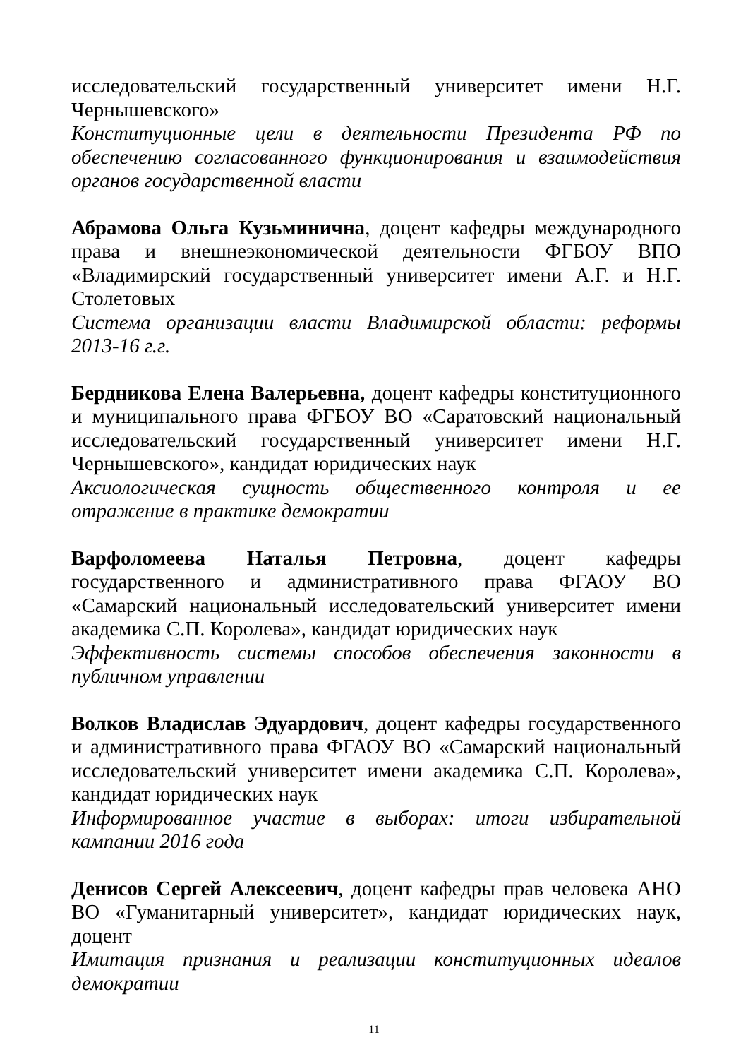исследовательский государственный университет имени Н.Г. Чернышевского»
Конституционные цели в деятельности Президента РФ по обеспечению согласованного функционирования и взаимодействия органов государственной власти
Абрамова Ольга Кузьминична, доцент кафедры международного права и внешнеэкономической деятельности ФГБОУ ВПО «Владимирский государственный университет имени А.Г. и Н.Г. Столетовых
Система организации власти Владимирской области: реформы 2013-16 г.г.
Бердникова Елена Валерьевна, доцент кафедры конституционного и муниципального права ФГБОУ ВО «Саратовский национальный исследовательский государственный университет имени Н.Г. Чернышевского», кандидат юридических наук
Аксиологическая сущность общественного контроля и ее отражение в практике демократии
Варфоломеева Наталья Петровна, доцент кафедры государственного и административного права ФГАОУ ВО «Самарский национальный исследовательский университет имени академика С.П. Королева», кандидат юридических наук
Эффективность системы способов обеспечения законности в публичном управлении
Волков Владислав Эдуардович, доцент кафедры государственного и административного права ФГАОУ ВО «Самарский национальный исследовательский университет имени академика С.П. Королева», кандидат юридических наук
Информированное участие в выборах: итоги избирательной кампании 2016 года
Денисов Сергей Алексеевич, доцент кафедры прав человека АНО ВО «Гуманитарный университет», кандидат юридических наук, доцент
Имитация признания и реализации конституционных идеалов демократии
11